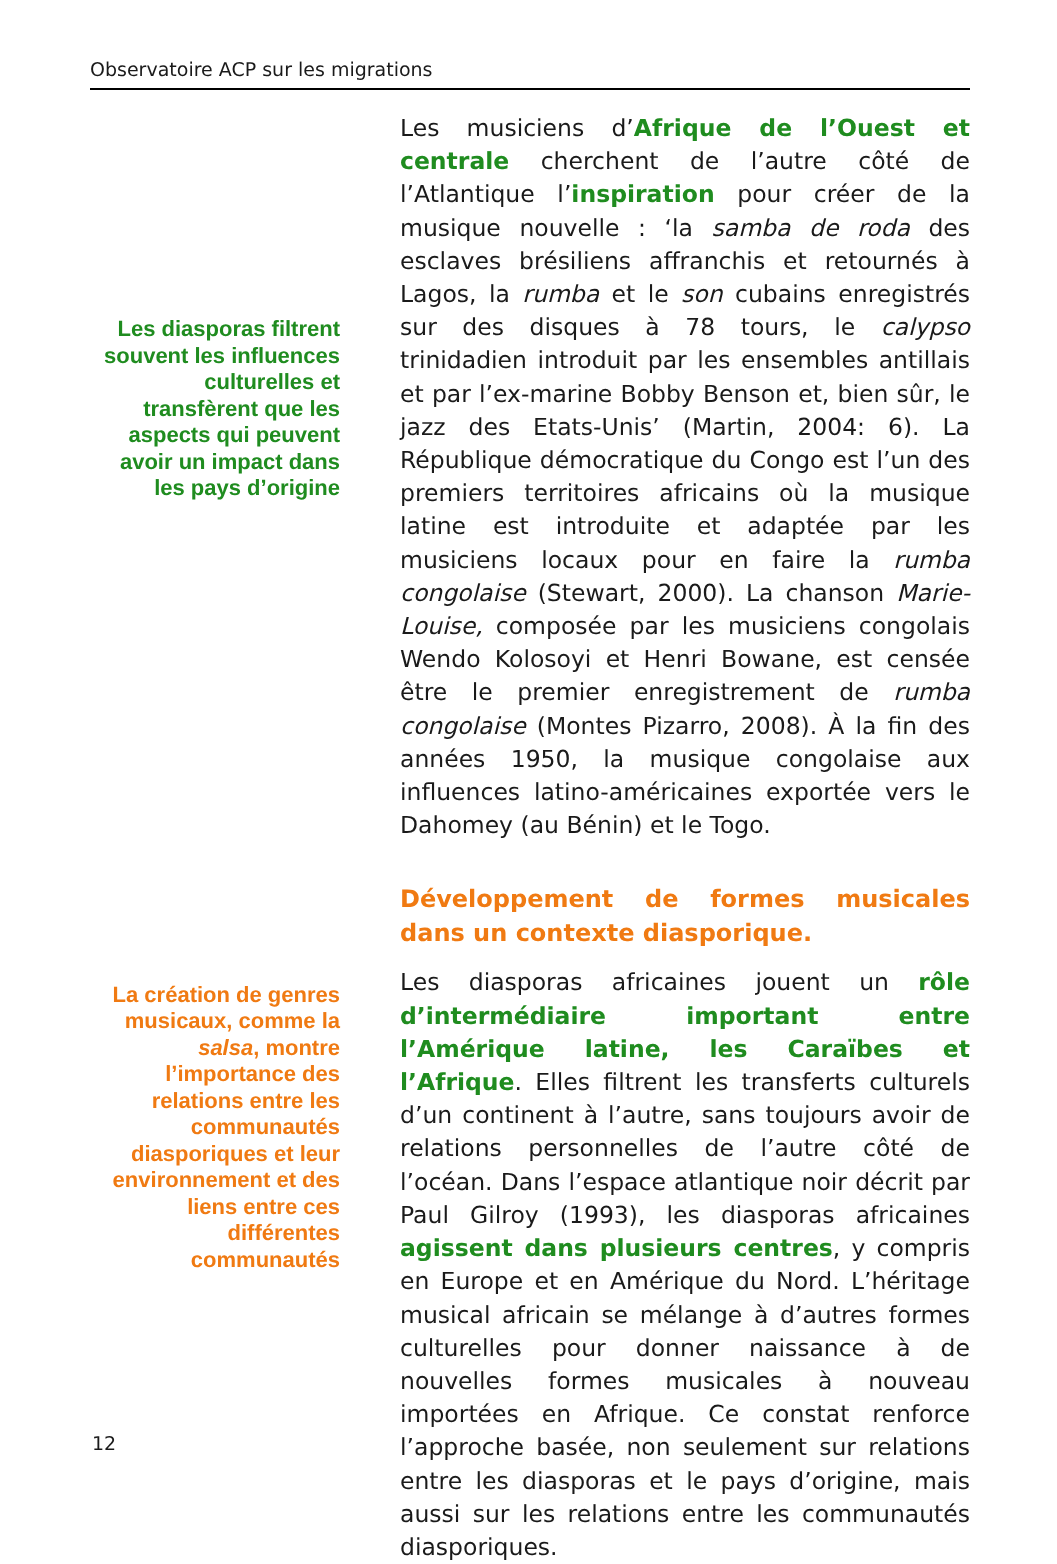Observatoire ACP sur les migrations
Les diasporas filtrent souvent les influences culturelles et transfèrent que les aspects qui peuvent avoir un impact dans les pays d’origine
La création de genres musicaux, comme la salsa, montre l’importance des relations entre les communautés diasporiques et leur environnement et des liens entre ces différentes communautés
Les musiciens d’Afrique de l’Ouest et centrale cherchent de l’autre côté de l’Atlantique l’inspiration pour créer de la musique nouvelle : ‘la samba de roda des esclaves brésiliens affranchis et retournés à Lagos, la rumba et le son cubains enregistrés sur des disques à 78 tours, le calypso trinidadien introduit par les ensembles antillais et par l’ex-marine Bobby Benson et, bien sûr, le jazz des Etats-Unis’ (Martin, 2004: 6). La République démocratique du Congo est l’un des premiers territoires africains où la musique latine est introduite et adaptée par les musiciens locaux pour en faire la rumba congolaise (Stewart, 2000). La chanson Marie-Louise, composée par les musiciens congolais Wendo Kolosoyi et Henri Bowane, est censée être le premier enregistrement de rumba congolaise (Montes Pizarro, 2008). À la fin des années 1950, la musique congolaise aux influences latino-américaines exportée vers le Dahomey (au Bénin) et le Togo.
Développement de formes musicales dans un contexte diasporique.
Les diasporas africaines jouent un rôle d’intermédiaire important entre l’Amérique latine, les Caraïbes et l’Afrique. Elles filtrent les transferts culturels d’un continent à l’autre, sans toujours avoir de relations personnelles de l’autre côté de l’océan. Dans l’espace atlantique noir décrit par Paul Gilroy (1993), les diasporas africaines agissent dans plusieurs centres, y compris en Europe et en Amérique du Nord. L’héritage musical africain se mélange à d’autres formes culturelles pour donner naissance à de nouvelles formes musicales à nouveau importées en Afrique. Ce constat renforce l’approche basée, non seulement sur relations entre les diasporas et le pays d’origine, mais aussi sur les relations entre les communautés diasporiques.
12